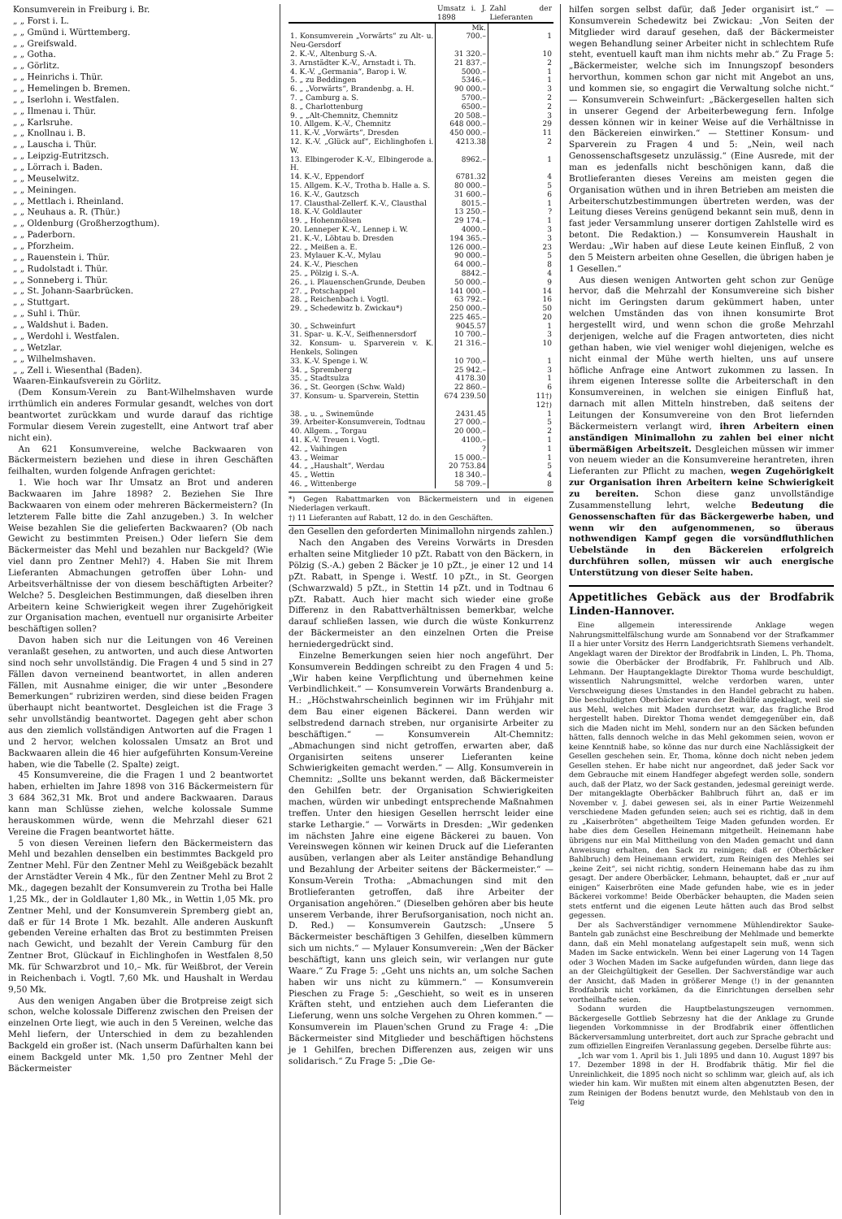Konsumverein in Freiburg i. Br.
„ „ Forst i. L.
„ „ Gmünd i. Württemberg.
„ „ Greifswald.
„ „ Gotha.
„ „ Görlitz.
„ „ Heinrichs i. Thür.
„ „ Hemelingen b. Bremen.
„ „ Iserlohn i. Westfalen.
„ „ Ilmenau i. Thür.
„ „ Karlsruhe.
„ „ Knollnau i. B.
„ „ Lauscha i. Thür.
„ „ Leipzig-Eutritzsch.
„ „ Lörrach i. Baden.
„ „ Meuselwitz.
„ „ Meiningen.
„ „ Mettlach i. Rheinland.
„ „ Neuhaus a. R. (Thür.)
„ „ Oldenburg (Großherzogthum).
„ „ Paderborn.
„ „ Pforzheim.
„ „ Rauenstein i. Thür.
„ „ Rudolstadt i. Thür.
„ „ Sonneberg i. Thür.
„ „ St. Johann-Saarbrücken.
„ „ Stuttgart.
„ „ Suhl i. Thür.
„ „ Waldshut i. Baden.
„ „ Werdohl i. Westfalen.
„ „ Wetzlar.
„ „ Wilhelmshaven.
„ „ Zell i. Wiesenthal (Baden).
Waaren-Einkaufsverein zu Görlitz.
(Dem Konsum-Verein zu Bant-Wilhelmshaven wurde irrthümlich ein anderes Formular gesandt, welches von dort beantwortet zurückkam und wurde darauf das richtige Formular diesem Verein zugestellt, eine Antwort traf aber nicht ein).
An 621 Konsumvereine, welche Backwaaren von Bäckermeistern beziehen und diese in ihren Geschäften feilhalten, wurden folgende Anfragen gerichtet:
1. Wie hoch war Ihr Umsatz an Brot und anderen Backwaaren im Jahre 1898? 2. Beziehen Sie Ihre Backwaaren von einem oder mehreren Bäckermeistern? (In letzterem Falle bitte die Zahl anzugeben.) 3. In welcher Weise bezahlen Sie die gelieferten Backwaaren? (Ob nach Gewicht zu bestimmten Preisen.) Oder liefern Sie dem Bäckermeister das Mehl und bezahlen nur Backgeld? (Wie viel dann pro Zentner Mehl?) 4. Haben Sie mit Ihrem Lieferanten Abmachungen getroffen über Lohn- und Arbeitsverhältnisse der von diesem beschäftigten Arbeiter? Welche? 5. Desgleichen Bestimmungen, daß dieselben ihren Arbeitern keine Schwierigkeit wegen ihrer Zugehörigkeit zur Organisation machen, eventuell nur organisirte Arbeiter beschäftigen sollen?
Davon haben sich nur die Leitungen von 46 Vereinen veranlaßt gesehen, zu antworten, und auch diese Antworten sind noch sehr unvollständig. Die Fragen 4 und 5 sind in 27 Fällen davon verneinend beantwortet, in allen anderen Fällen, mit Ausnahme einiger, die wir unter „Besondere Bemerkungen“ rubriziren werden, sind diese beiden Fragen überhaupt nicht beantwortet. Desgleichen ist die Frage 3 sehr unvollständig beantwortet. Dagegen geht aber schon aus den ziemlich vollständigen Antworten auf die Fragen 1 und 2 hervor, welchen kolossalen Umsatz an Brot und Backwaaren allein die 46 hier aufgeführten Konsum-Vereine haben, wie die Tabelle (2. Spalte) zeigt.
45 Konsumvereine, die die Fragen 1 und 2 beantwortet haben, erhielten im Jahre 1898 von 316 Bäckermeistern für 3 684 362,31 Mk. Brot und andere Backwaaren. Daraus kann man Schlüsse ziehen, welche kolossale Summe herauskommen würde, wenn die Mehrzahl dieser 621 Vereine die Fragen beantwortet hätte.
5 von diesen Vereinen liefern den Bäckermeistern das Mehl und bezahlen denselben ein bestimmtes Backgeld pro Zentner Mehl. Für den Zentner Mehl zu Weißgebäck bezahlt der Arnstädter Verein 4 Mk., für den Zentner Mehl zu Brot 2 Mk., dagegen bezahlt der Konsumverein zu Trotha bei Halle 1,25 Mk., der in Goldlauter 1,80 Mk., in Wettin 1,05 Mk. pro Zentner Mehl, und der Konsumverein Spremberg giebt an, daß er für 14 Brote 1 Mk. bezahlt. Alle anderen Auskunft gebenden Vereine erhalten das Brot zu bestimmten Preisen nach Gewicht, und bezahlt der Verein Camburg für den Zentner Brot, Glückauf in Eichlinghofen in Westfalen 8,50 Mk. für Schwarzbrot und 10,– Mk. für Weißbrot, der Verein in Reichenbach i. Vogtl. 7,60 Mk. und Haushalt in Werdau 9,50 Mk.
Aus den wenigen Angaben über die Brotpreise zeigt sich schon, welche kolossale Differenz zwischen den Preisen der einzelnen Orte liegt, wie auch in den 5 Vereinen, welche das Mehl liefern, der Unterschied in dem zu bezahlenden Backgeld ein großer ist. (Nach unserm Dafürhalten kann bei einem Backgeld unter Mk. 1,50 pro Zentner Mehl der Bäckermeister
| | Umsatz i. J. 1898 | Zahl der Lieferanten |
| --- | --- | --- |
| | Mk. | |
| 1. Konsumverein „Vorwärts“ zu Alt- u. Neu-Gersdorf | 700.– | 1 |
| 2. K.-V., Altenburg S.-A. | 31 320.– | 10 |
| 3. Arnstädter K.-V., Arnstadt i. Th. | 21 837.– | 2 |
| 4. K.-V. „Germania“, Barop i. W. | 5000.– | 1 |
| 5. „ zu Beddingen | 5346.– | 1 |
| 6. „ „Vorwärts“, Brandenbg. a. H. | 90 000.– | 3 |
| 7. „ Camburg a. S. | 5700.– | 2 |
| 8. „ Charlottenburg | 6500.– | 2 |
| 9. „ „Alt-Chemnitz, Chemnitz | 20 508.– | 3 |
| 10. Allgem. K.-V., Chemnitz | 648 000.– | 29 |
| 11. K.-V. „Vorwärts“, Dresden | 450 000.– | 11 |
| 12. K.-V. „Glück auf“, Eichlinghofen i. W. | 4213.38 | 2 |
| 13. Elbingeroder K.-V., Elbingerode a. H. | 8962.– | 1 |
| 14. K.-V., Eppendorf | 6781.32 | 4 |
| 15. Allgem. K.-V., Trotha b. Halle a. S. | 80 000.– | 5 |
| 16. K.-V., Gautzsch | 31 600.– | 6 |
| 17. Clausthal-Zellerf. K.-V., Clausthal | 8015.– | 1 |
| 18. K.-V. Goldlauter | 13 250.– | ? |
| 19. „ Hohenmölsen | 29 174.– | 1 |
| 20. Lenneper K.-V., Lennep i. W. | 4000.– | 3 |
| 21. K.-V., Löbtau b. Dresden | 194 365.– | 3 |
| 22. „ Meißen a. E. | 126 000.– | 23 |
| 23. Mylauer K.-V., Mylau | 90 000.– | 5 |
| 24. K.-V., Pieschen | 64 000.– | 8 |
| 25. „ Pölzig i. S.-A. | 8842.– | 4 |
| 26. „ i. PlauenschenGrunde, Deuben | 50 000.– | 9 |
| 27. „ Potschappel | 141 000.– | 14 |
| 28. „ Reichenbach i. Vogtl. | 63 792.– | 16 |
| 29. „ Schedewitz b. Zwickau*) | 250 000.– 225 465.– | 50 20 |
| 30. „ Schweinfurt | 9045.57 | 1 |
| 31. Spar- u. K.-V., Seifhennersdorf | 10 700.– | 3 |
| 32. Konsum- u. Sparverein v. K. Henkels, Solingen | 21 316.– | 10 |
| 33. K.-V. Spenge i. W. | 10 700.– | 1 |
| 34. „ Spremberg | 25 942.– | 3 |
| 35. „ Stadtsulza | 4178.30 | 1 |
| 36. „ St. Georgen (Schw. Wald) | 22 860.– | 6 |
| 37. Konsum- u. Sparverein, Stettin | 674 239.50 | 11†) 12†) |
| 38. „ u. „ Swinemünde | 2431.45 | 1 |
| 39. Arbeiter-Konsumverein, Todtnau | 27 000.– | 5 |
| 40. Allgem. „ Torgau | 20 000.– | 2 |
| 41. K.-V. Treuen i. Vogtl. | 4100.– | 1 |
| 42. „ Vaihingen | ? | 1 |
| 43. „ Weimar | 15 000.– | 1 |
| 44. „ „Haushalt“, Werdau | 20 753.84 | 5 |
| 45. „ Wettin | 18 340.– | 4 |
| 46. „ Wittenberge | 58 709.– | 8 |
*) Gegen Rabattmarken von Bäckermeistern und in eigenen Niederlagen verkauft.
†) 11 Lieferanten auf Rabatt, 12 do. in den Geschäften.
den Gesellen den geforderten Minimallohn nirgends zahlen.)
Nach den Angaben des Vereins Vorwärts in Dresden erhalten seine Mitglieder 10 pZt. Rabatt von den Bäckern, in Pölzig (S.-A.) geben 2 Bäcker je 10 pZt., je einer 12 und 14 pZt. Rabatt, in Spenge i. Westf. 10 pZt., in St. Georgen (Schwarzwald) 5 pZt., in Stettin 14 pZt. und in Todtnau 6 pZt. Rabatt. Auch hier macht sich wieder eine große Differenz in den Rabattverhältnissen bemerkbar, welche darauf schließen lassen, wie durch die wüste Konkurrenz der Bäckermeister an den einzelnen Orten die Preise herniedergedrückt sind.
Einzelne Bemerkungen seien hier noch angeführt. Der Konsumverein Beddingen schreibt zu den Fragen 4 und 5: „Wir haben keine Verpflichtung und übernehmen keine Verbindlichkeit.“ — Konsumverein Vorwärts Brandenburg a. H.: „Höchstwahrscheinlich beginnen wir im Frühjahr mit dem Bau einer eigenen Bäckerei. Dann werden wir selbstredend darnach streben, nur organisirte Arbeiter zu beschäftigen.“ — Konsumverein Alt-Chemnitz: „Abmachungen sind nicht getroffen, erwarten aber, daß Organisirten seitens unserer Lieferanten keine Schwierigkeiten gemacht werden.“ — Allg. Konsumverein in Chemnitz: „Sollte uns bekannt werden, daß Bäckermeister den Gehilfen betr. der Organisation Schwierigkeiten machen, würden wir unbedingt entsprechende Maßnahmen treffen. Unter den hiesigen Gesellen herrscht leider eine starke Lethargie.“ — Vorwärts in Dresden: „Wir gedenken im nächsten Jahre eine eigene Bäckerei zu bauen. Von Vereinswegen können wir keinen Druck auf die Lieferanten ausüben, verlangen aber als Leiter anständige Behandlung und Bezahlung der Arbeiter seitens der Bäckermeister.“ — Konsum-Verein Trotha: „Abmachungen sind mit den Brotlieferanten getroffen, daß ihre Arbeiter der Organisation angehören.“ (Dieselben gehören aber bis heute unserem Verbande, ihrer Berufsorganisation, noch nicht an. D. Red.) — Konsumverein Gautzsch: „Unsere 5 Bäckermeister beschäftigen 3 Gehilfen, dieselben kümmern sich um nichts.“ — Mylauer Konsumverein: „Wen der Bäcker beschäftigt, kann uns gleich sein, wir verlangen nur gute Waare.“ Zu Frage 5: „Geht uns nichts an, um solche Sachen haben wir uns nicht zu kümmern.“ — Konsumverein Pieschen zu Frage 5: „Geschieht, so weit es in unseren Kräften steht, und entziehen auch dem Lieferanten die Lieferung, wenn uns solche Vergehen zu Ohren kommen.“ — Konsumverein im Plauen'schen Grund zu Frage 4: „Die Bäckermeister sind Mitglieder und beschäftigen höchstens je 1 Gehilfen, brechen Differenzen aus, zeigen wir uns solidarisch.“ Zu Frage 5: „Die Ge-
hilfen sorgen selbst dafür, daß Jeder organisirt ist.“ — Konsumverein Schedewitz bei Zwickau: „Von Seiten der Mitglieder wird darauf gesehen, daß der Bäckermeister wegen Behandlung seiner Arbeiter nicht in schlechtem Rufe steht, eventuell kauft man ihm nichts mehr ab.“ Zu Frage 5: „Bäckermeister, welche sich im Innungszopf besonders hervorthun, kommen schon gar nicht mit Angebot an uns, und kommen sie, so engagirt die Verwaltung solche nicht.“ — Konsumverein Schweinfurt: „Bäckergesellen halten sich in unserer Gegend der Arbeiterbewegung fern. Infolge dessen können wir in keiner Weise auf die Verhältnisse in den Bäckereien einwirken.“ — Stettiner Konsum- und Sparverein zu Fragen 4 und 5: „Nein, weil nach Genossenschaftsgesetz unzulässig.“ (Eine Ausrede, mit der man es jedenfalls nicht beschönigen kann, daß die Brotlieferanten dieses Vereins am meisten gegen die Organisation wüthen und in ihren Betrieben am meisten die Arbeiterschutzbestimmungen übertreten werden, was der Leitung dieses Vereins genügend bekannt sein muß, denn in fast jeder Versammlung unserer dortigen Zahlstelle wird es betont. Die Redaktion.) — Konsumverein Haushalt in Werdau: „Wir haben auf diese Leute keinen Einfluß, 2 von den 5 Meistern arbeiten ohne Gesellen, die übrigen haben je 1 Gesellen.“
Aus diesen wenigen Antworten geht schon zur Genüge hervor, daß die Mehrzahl der Konsumvereine sich bisher nicht im Geringsten darum gekümmert haben, unter welchen Umständen das von ihnen konsumirte Brot hergestellt wird, und wenn schon die große Mehrzahl derjenigen, welche auf die Fragen antworteten, dies nicht gethan haben, wie viel weniger wohl diejenigen, welche es nicht einmal der Mühe werth hielten, uns auf unsere höfliche Anfrage eine Antwort zukommen zu lassen. In ihrem eigenen Interesse sollte die Arbeiterschaft in den Konsumvereinen, in welchen sie einigen Einfluß hat, darnach mit allen Mitteln hinstreben, daß seitens der Leitungen der Konsumvereine von den Brot liefernden Bäckermeistern verlangt wird, ihren Arbeitern einen anständigen Minimallohn zu zahlen bei einer nicht übermäßigen Arbeitszeit. Desgleichen müssen wir immer von neuem wieder an die Konsumvereine herantreten, ihren Lieferanten zur Pflicht zu machen, wegen Zugehörigkeit zur Organisation ihren Arbeitern keine Schwierigkeit zu bereiten. Schon diese ganz unvollständige Zusammenstellung lehrt, welche Bedeutung die Genossenschaften für das Bäckergewerbe haben, und wenn wir den aufgenommenen, so überaus nothwendigen Kampf gegen die vorsündfluthlichen Uebelstände in den Bäckereien erfolgreich durchführen sollen, müssen wir auch energische Unterstützung von dieser Seite haben.
Appetitliches Gebäck aus der Brodfabrik Linden-Hannover.
Eine allgemein interessirende Anklage wegen Nahrungsmittelfälschung wurde am Sonnabend vor der Strafkammer II a hier unter Vorsitz des Herrn Landgerichtsrath Siemens verhandelt. Angeklagt waren der Direktor der Brodfabrik in Linden, L. Ph. Thoma, sowie die Oberbäcker der Brodfabrik, Fr. Fahlbruch und Alb. Lehmann. Der Hauptangeklagte Direktor Thoma wurde beschuldigt, wissentlich Nahrungsmittel, welche verdorben waren, unter Verschweigung dieses Umstandes in den Handel gebracht zu haben. Die beschuldigten Oberbäcker waren der Beihülfe angeklagt, weil sie aus Mehl, welches mit Maden durchsetzt war, das fragliche Brod hergestellt haben. Direktor Thoma wendet demgegenüber ein, daß sich die Maden nicht im Mehl, sondern nur an den Säcken befunden hätten, falls dennoch welche in das Mehl gekommen seien, wovon er keine Kenntniß habe, so könne das nur durch eine Nachlässigkeit der Gesellen geschehen sein. Er, Thoma, könne doch nicht neben jedem Gesellen stehen. Er habe nicht nur angeordnet, daß jeder Sack vor dem Gebrauche mit einem Handfeger abgefegt werden solle, sondern auch, daß der Platz, wo der Sack gestanden, jedesmal gereinigt werde. Der mitangeklagte Oberbäcker Bahlbruch führt an, daß er im November v. J. dabei gewesen sei, als in einer Partie Weizenmehl verschiedene Maden gefunden seien; auch sei es richtig, daß in dem zu „Kaiserbröten“ abgetheiltem Teige Maden gefunden worden. Er habe dies dem Gesellen Heinemann mitgetheilt. Heinemann habe übrigens nur ein Mal Mittheilung von den Maden gemacht und dann Anweisung erhalten, den Sack zu reinigen; daß er (Oberbäcker Bahlbruch) dem Heinemann erwidert, zum Reinigen des Mehles sei „keine Zeit“, sei nicht richtig, sondern Heinemann habe das zu ihm gesagt. Der andere Oberbäcker, Lehmann, behauptet, daß er „nur auf einigen“ Kaiserbröten eine Made gefunden habe, wie es in jeder Bäckerei vorkomme! Beide Oberbäcker behaupten, die Maden seien stets entfernt und die eigenen Leute hätten auch das Brod selbst gegessen.
Der als Sachverständiger vernommene Mühlendirektor Sauke-Banteln gab zunächst eine Beschreibung der Mehlmade und bemerkte dann, daß ein Mehl monatelang aufgestapelt sein muß, wenn sich Maden im Sacke entwickeln. Wenn bei einer Lagerung von 14 Tagen oder 3 Wochen Maden im Sacke aufgefunden würden, dann liege das an der Gleichgültigkeit der Gesellen. Der Sachverständige war auch der Ansicht, daß Maden in größerer Menge (!) in der genannten Brodfabrik nicht vorkämen, da die Einrichtungen derselben sehr vortheilhafte seien.
Sodann wurden die Hauptbelastungszeugen vernommen. Bäckergeselle Gottlieb Sebrzesny hat die der Anklage zu Grunde liegenden Vorkommnisse in der Brodfabrik einer öffentlichen Bäckerversammlung unterbreitet, dort auch zur Sprache gebracht und zum offiziellen Eingreifen Veranlassung gegeben. Derselbe führte aus:
„Ich war vom 1. April bis 1. Juli 1895 und dann 10. August 1897 bis 17. Dezember 1898 in der H. Brodfabrik thätig. Mir fiel die Unreinlichkeit, die 1895 noch nicht so schlimm war, gleich auf, als ich wieder hin kam. Wir mußten mit einem alten abgenutzten Besen, der zum Reinigen der Bodens benutzt wurde, den Mehlstaub von den in Teig